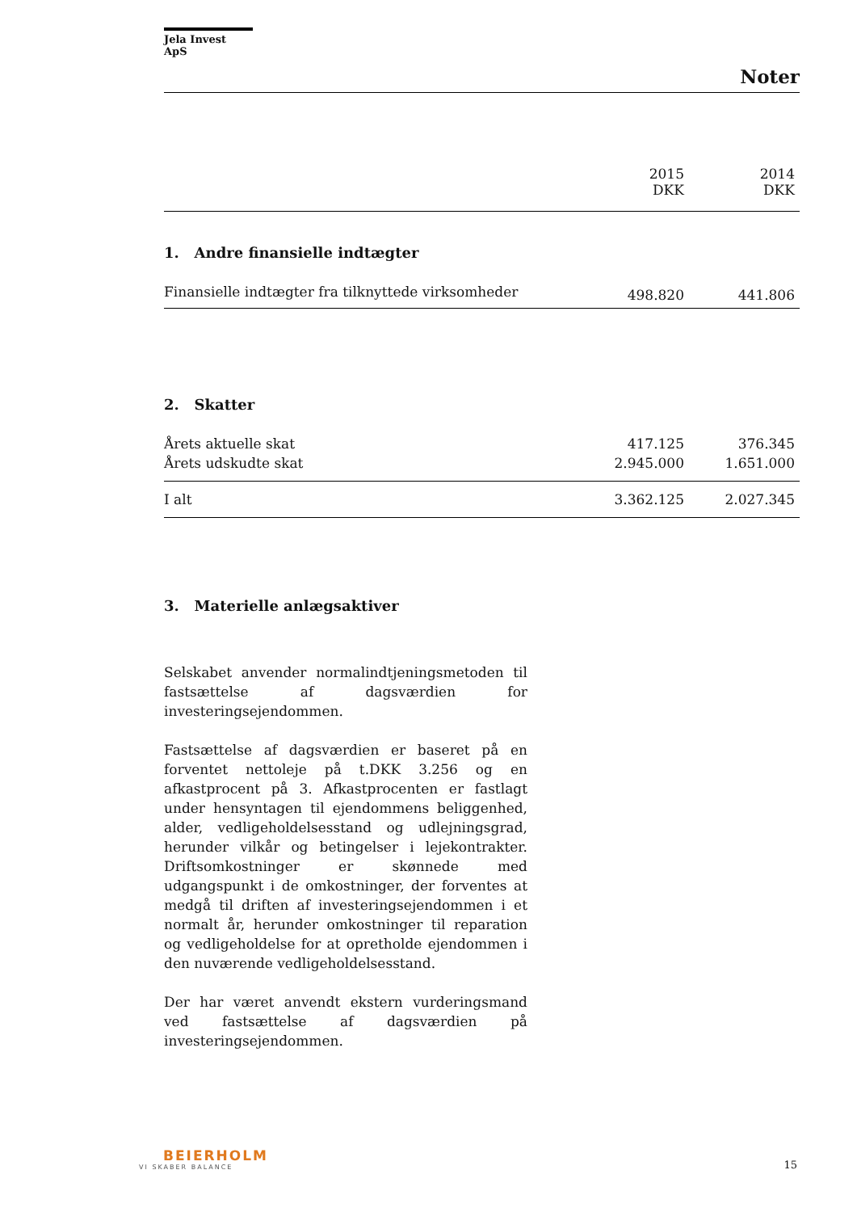Jela Invest ApS
Noter
| | 2015 DKK | 2014 DKK |
| --- | --- | --- |
1. Andre finansielle indtægter
| Finansielle indtægter fra tilknyttede virksomheder | 498.820 | 441.806 |
2. Skatter
| Årets aktuelle skat | 417.125 | 376.345 |
| Årets udskudte skat | 2.945.000 | 1.651.000 |
| I alt | 3.362.125 | 2.027.345 |
3. Materielle anlægsaktiver
Selskabet anvender normalindtjeningsmetoden til fastsættelse af dagsværdien for investeringsejendommen.
Fastsættelse af dagsværdien er baseret på en forventet nettoleje på t.DKK 3.256 og en afkastprocent på 3. Afkastprocenten er fastlagt under hensyntagen til ejendommens beliggenhed, alder, vedligeholdelsesstand og udlejningsgrad, herunder vilkår og betingelser i lejekontrakter. Driftsomkostninger er skønnede med udgangspunkt i de omkostninger, der forventes at medgå til driften af investeringsejendommen i et normalt år, herunder omkostninger til reparation og vedligeholdelse for at opretholde ejendommen i den nuværende vedligeholdelsesstand.
Der har været anvendt ekstern vurderingsmand ved fastsættelse af dagsværdien på investeringsejendommen.
BEIERHOLM
VI SKABER BALANCE
15